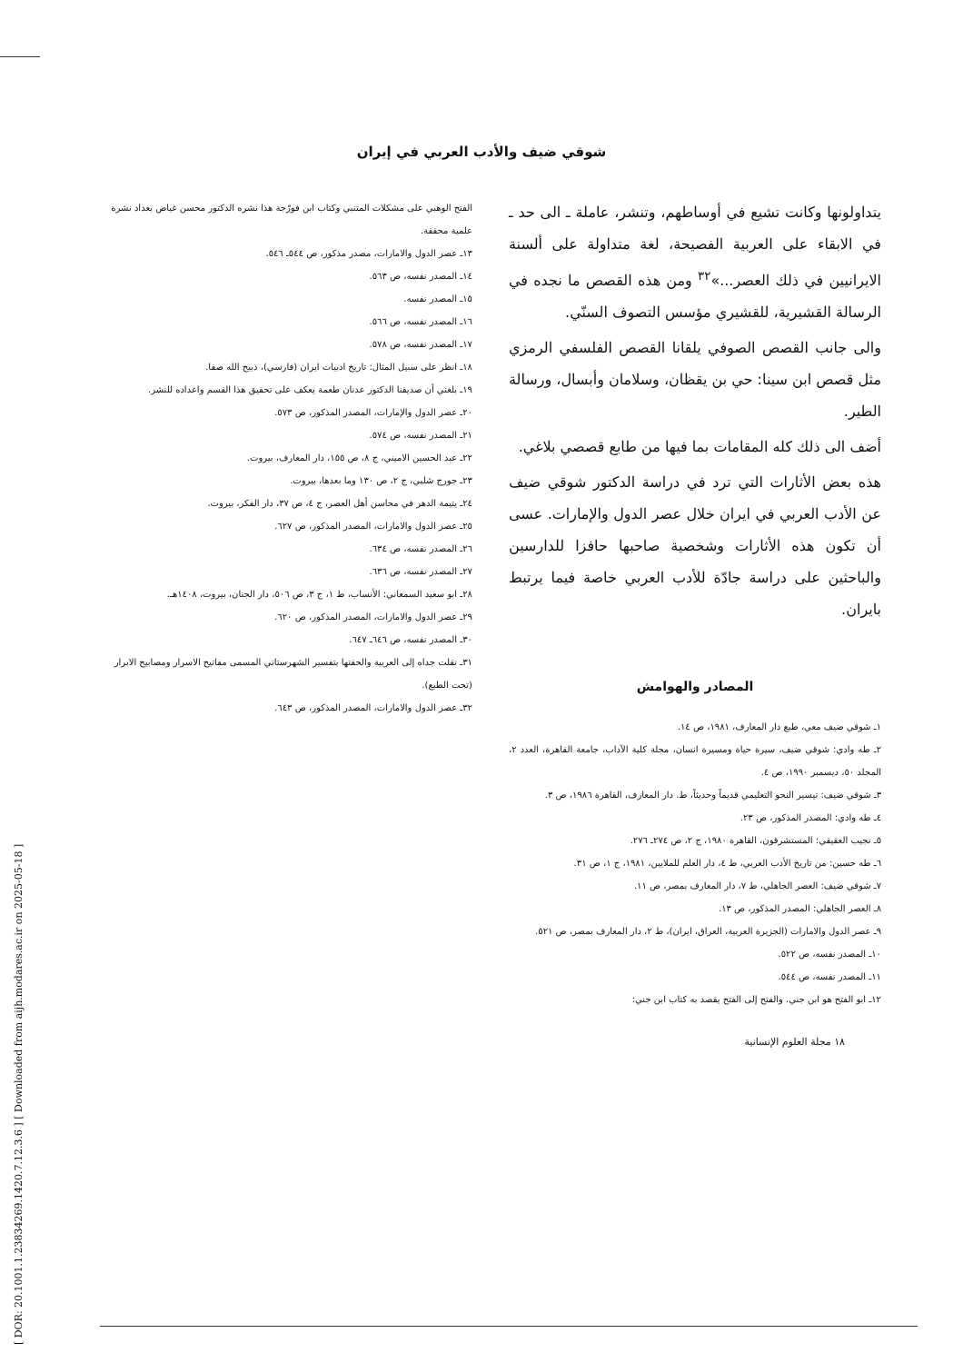شوقي ضيف والأدب العربي في إيران
يتداولونها وكانت تشيع في أوساطهم، وتنشر، عاملة ـ الى حد ـ في الابقاء على العربية الفصيحة، لغة متداولة على ألسنة الايرانيين في ذلك العصر...»<sup>٣٢</sup> ومن هذه القصص ما نجده في الرسالة القشيرية، للقشيري مؤسس التصوف السنّي.
والى جانب القصص الصوفي يلقانا القصص الفلسفي الرمزي مثل قصص ابن سينا: حي بن يقظان، وسلامان وأبسال، ورسالة الطير.
أضف الى ذلك كله المقامات بما فيها من طابع قصصي بلاغي.
هذه بعض الأثارات التي ترد في دراسة الدكتور شوقي ضيف عن الأدب العربي في ايران خلال عصر الدول والإمارات. عسى أن تكون هذه الأثارات وشخصية صاحبها حافزا للدارسين والباحثين على دراسة جادّة للأدب العربي خاصة فيما يرتبط بايران.
المصادر والهوامش
١ـ شوقي ضيف معي، طبع دار المعارف، ١٩٨١، ص ١٤.
٢ـ طه وادي: شوقي ضيف، سيرة حياة ومسيرة انسان، مجلة كلية الآداب، جامعة القاهرة، العدد ٢، المجلد ٥٠، ديسمبر ١٩٩٠، ص ٤.
٣ـ شوقي ضيف: تيسير النحو التعليمي قديماً وحديثاً، ط. دار المعارف، القاهرة ١٩٨٦، ص ٣.
٤ـ طه وادي: المصدر المذكور، ص ٢٣.
٥ـ نجيب العقيقي: المستشرقون، القاهرة ١٩٨٠، ج ٢، ص ٢٧٤ـ ٢٧٦.
٦ـ طه حسين: من تاريخ الأدب العربي، ط ٤، دار العلم للملايين، ١٩٨١، ج ١، ص ٣١.
٧ـ شوقي ضيف: العصر الجاهلي، ط ٧، دار المعارف بمصر، ص ١١.
٨ـ العصر الجاهلي: المصدر المذكور، ص ١٣.
٩ـ عصر الدول والامارات (الجزيرة العربية، العراق، ايران)، ط ٢، دار المعارف بمصر، ص ٥٢١.
١٠ـ المصدر نفسه، ص ٥٢٢.
١١ـ المصدر نفسه، ص ٥٤٤.
١٢ـ ابو الفتح هو ابن جني. والفتح إلى الفتح يقصد به كتاب ابن جني:
الفتح الوهبي على مشكلات المتنبي وكتاب ابن فورّجة هذا نشره الدكتور محسن غياض بغداد نشرة علمية محققة.
١٣ـ عصر الدول والامارات، مصدر مذكور، ص ٥٤٤ـ ٥٤٦.
١٤ـ المصدر نفسه، ص ٥٦٣.
١٥ـ المصدر نفسه.
١٦ـ المصدر نفسه، ص ٥٦٦.
١٧ـ المصدر نفسه، ص ٥٧٨.
١٨ـ انظر على سبيل المثال: تاريخ ادبيات ايران (فارسي)، ذبيح الله صفا.
١٩ـ بلغني أن صديقنا الدكتور عدنان طعمة يعكف على تحقيق هذا القسم واعداده للنشر.
٢٠ـ عصر الدول والإمارات، المصدر المذكور، ص ٥٧٣.
٢١ـ المصدر نفسه، ص ٥٧٤.
٢٢ـ عبد الحسين الاميني، ج ٨، ص ١٥٥، دار المعارف، بيروت.
٢٣ـ جورج شلبي، ج ٢، ص ١٣٠ وما بعدها، بيروت.
٢٤ـ يتيمة الدهر في محاسن أهل العصر، ج ٤، ص ٣٧، دار الفكر، بيروت.
٢٥ـ عصر الدول والامارات، المصدر المذكور، ص ٦٢٧.
٢٦ـ المصدر نفسه، ص ٦٣٤.
٢٧ـ المصدر نفسه، ص ٦٣٦.
٢٨ـ ابو سعيد السمعاني: الأنساب، ط ١، ج ٣، ص ٥٠٦، دار الجنان، بيروت، ١٤٠٨هـ.
٢٩ـ عصر الدول والامارات، المصدر المذكور، ص ٦٢٠.
٣٠ـ المصدر نفسه، ص ٦٤٦ـ ٦٤٧.
٣١ـ نقلت جداه إلى العربية والحقتها بتفسير الشهرستاني المسمى مفاتيح الاسرار ومصابيح الابرار (تحت الطبع).
٣٢ـ عصر الدول والامارات، المصدر المذكور، ص ٦٤٣.
١٨ مجلة العلوم الإنسانية
[ DOR: 20.1001.1.23834269.1420.7.12.3.6 ] [ Downloaded from aijh.modares.ac.ir on 2025-05-18 ]